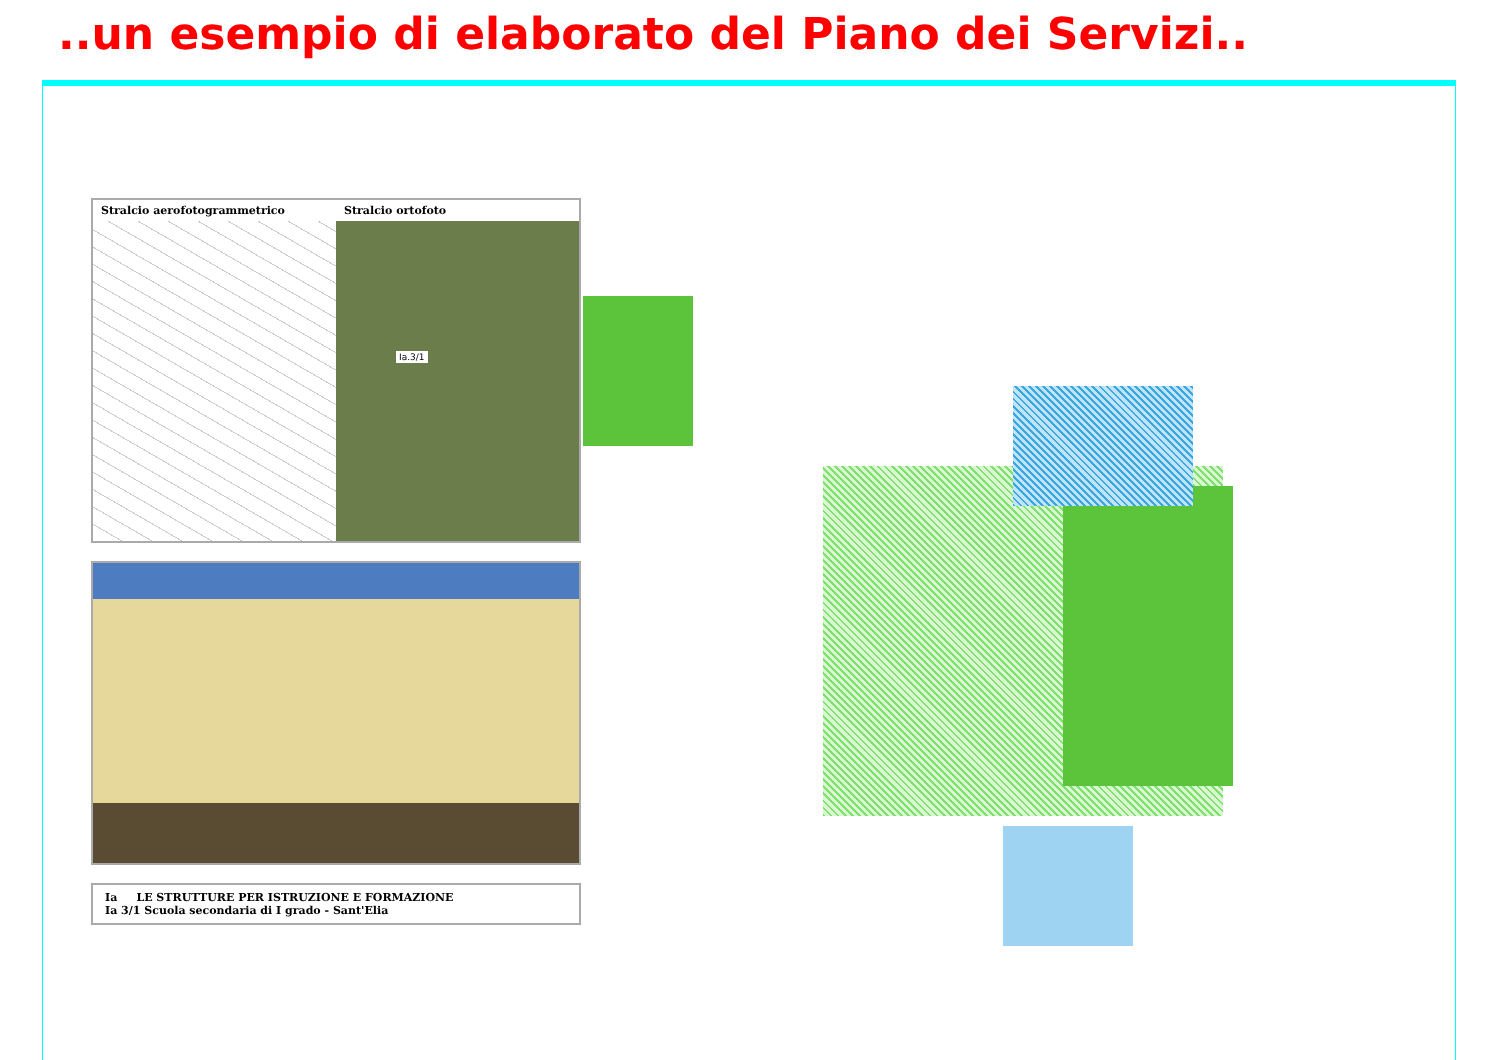..un esempio di elaborato del Piano dei Servizi..
Stralcio aerofotogrammetrico Stralcio ortofoto
Ia.3/1
Ia LE STRUTTURE PER ISTRUZIONE E FORMAZIONE
Ia 3/1 Scuola secondaria di I grado - Sant'Elia